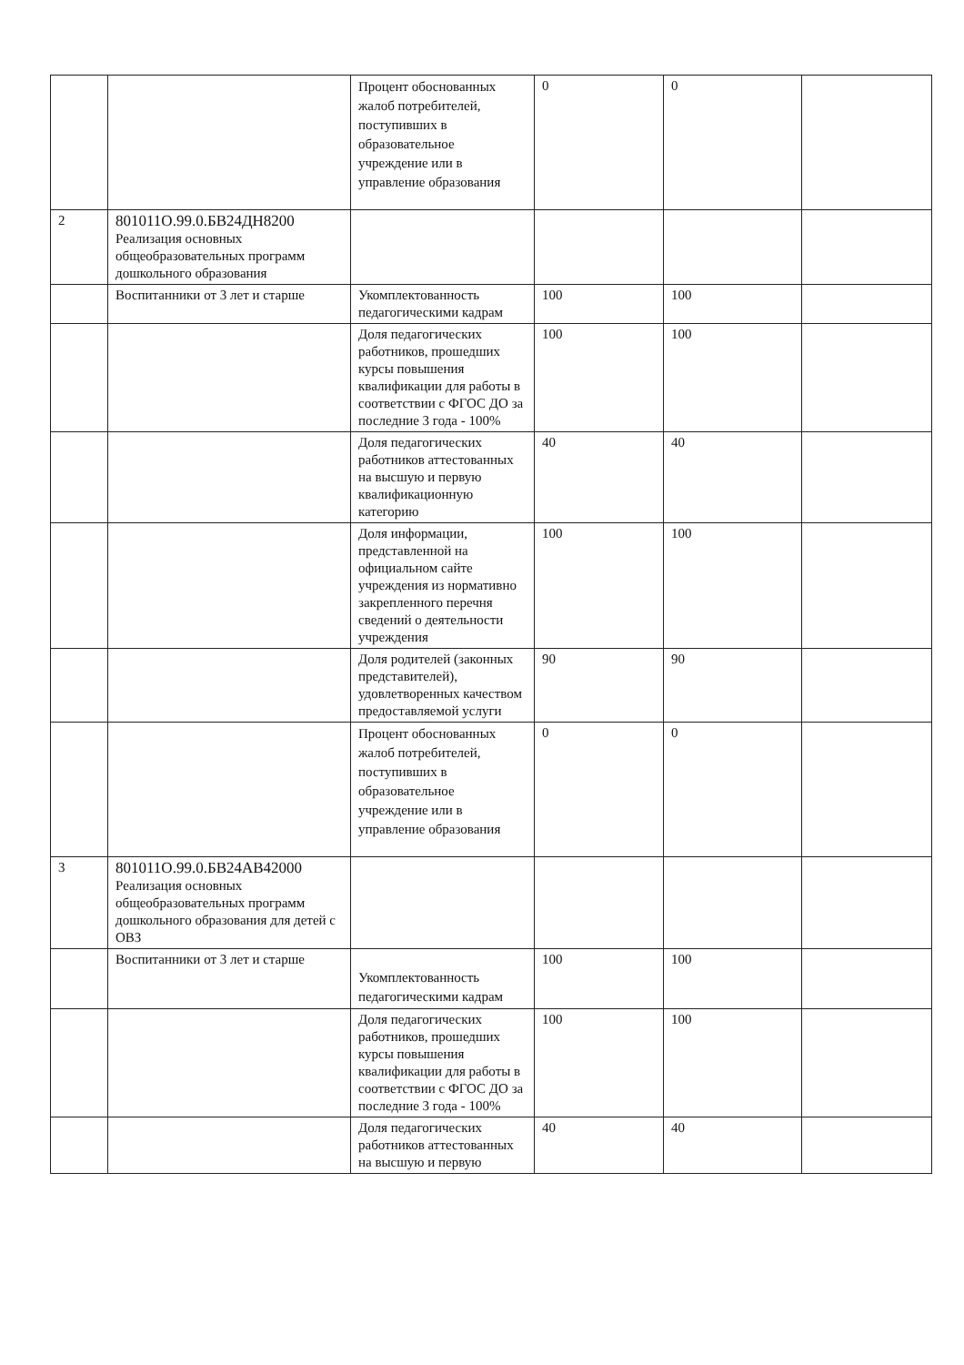| | | Процент обоснованных жалоб потребителей, поступивших в образовательное учреждение или в управление образования | 0 | 0 | |
| 2 | 801011О.99.0.БВ24ДН8200 Реализация основных общеобразовательных программ дошкольного образования | | | | |
| | Воспитанники от 3 лет и старше | Укомплектованность педагогическими кадрам | 100 | 100 | |
| | | Доля педагогических работников, прошедших курсы повышения квалификации для работы в соответствии с ФГОС ДО за последние 3 года - 100% | 100 | 100 | |
| | | Доля педагогических работников аттестованных на высшую и первую квалификационную категорию | 40 | 40 | |
| | | Доля информации, представленной на официальном сайте учреждения из нормативно закрепленного перечня сведений о деятельности учреждения | 100 | 100 | |
| | | Доля родителей (законных представителей), удовлетворенных качеством предоставляемой услуги | 90 | 90 | |
| | | Процент обоснованных жалоб потребителей, поступивших в образовательное учреждение или в управление образования | 0 | 0 | |
| 3 | 801011О.99.0.БВ24АВ42000 Реализация основных общеобразовательных программ дошкольного образования для детей с ОВЗ | | | | |
| | Воспитанники от 3 лет и старше | Укомплектованность педагогическими кадрам | 100 | 100 | |
| | | Доля педагогических работников, прошедших курсы повышения квалификации для работы в соответствии с ФГОС ДО за последние 3 года - 100% | 100 | 100 | |
| | | Доля педагогических работников аттестованных на высшую и первую | 40 | 40 | |